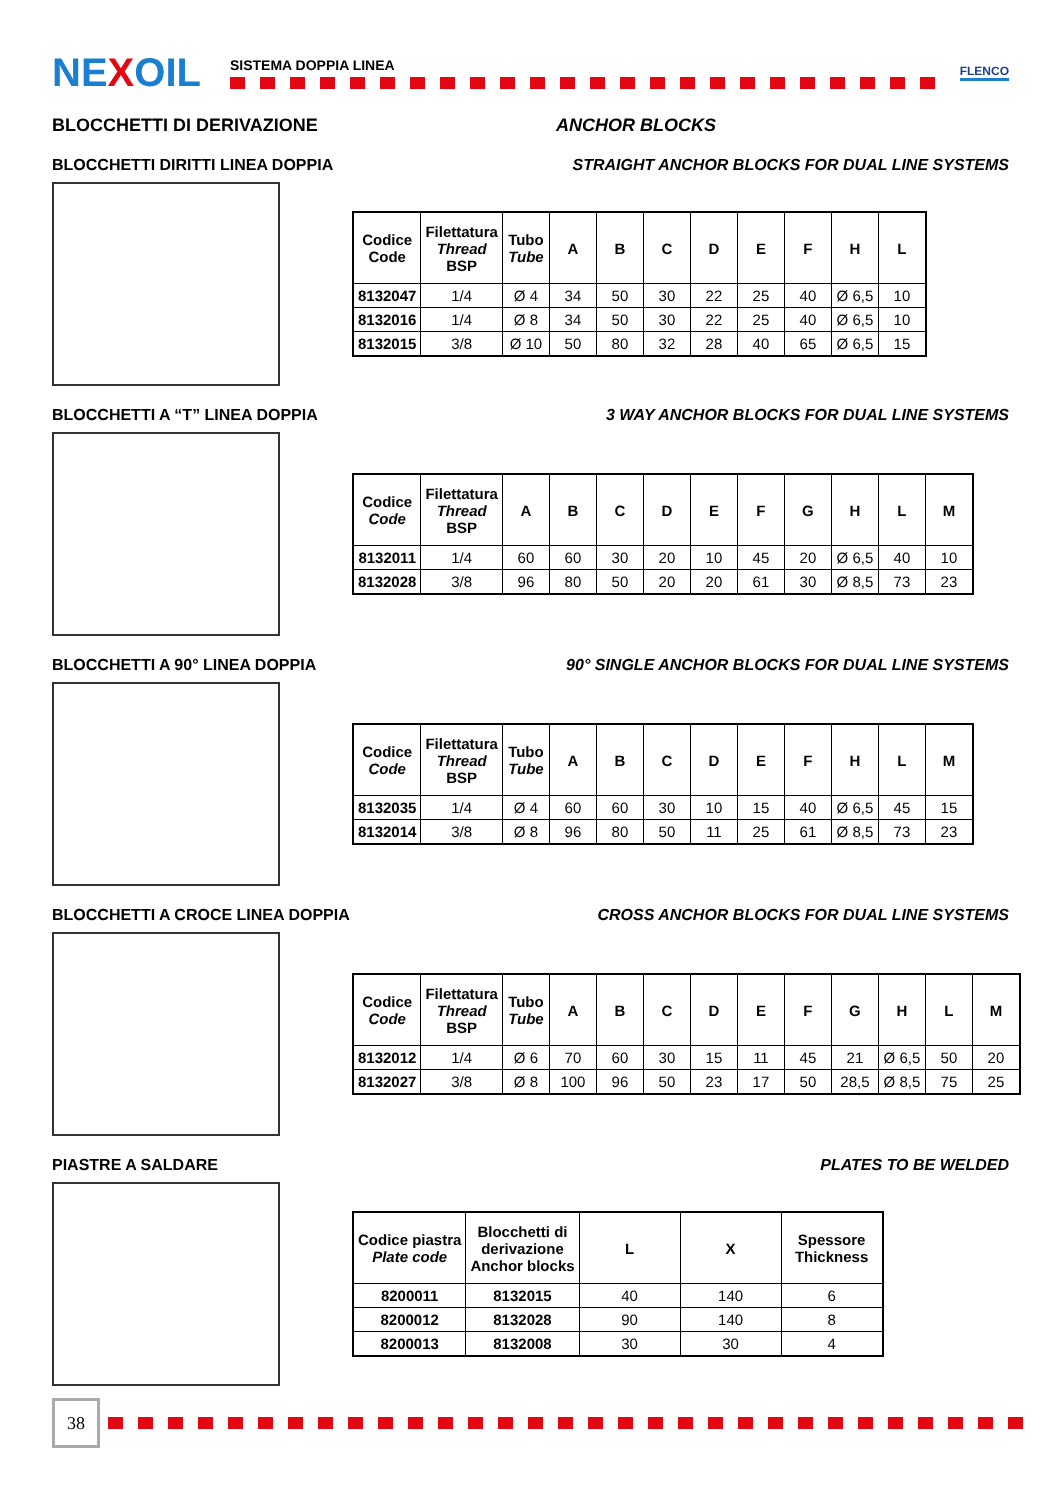NEXOIL
SISTEMA DOPPIA LINEA
FLENCO
BLOCCHETTI DI DERIVAZIONE ANCHOR BLOCKS
BLOCCHETTI DIRITTI LINEA DOPPIA STRAIGHT ANCHOR BLOCKS FOR DUAL LINE SYSTEMS
| Codice Code | Filettatura Thread BSP | Tubo Tube | A | B | C | D | E | F | H | L |
| --- | --- | --- | --- | --- | --- | --- | --- | --- | --- | --- |
| 8132047 | 1/4 | Ø 4 | 34 | 50 | 30 | 22 | 25 | 40 | Ø 6,5 | 10 |
| 8132016 | 1/4 | Ø 8 | 34 | 50 | 30 | 22 | 25 | 40 | Ø 6,5 | 10 |
| 8132015 | 3/8 | Ø 10 | 50 | 80 | 32 | 28 | 40 | 65 | Ø 6,5 | 15 |
BLOCCHETTI A “T” LINEA DOPPIA 3 WAY ANCHOR BLOCKS FOR DUAL LINE SYSTEMS
| Codice Code | Filettatura Thread BSP | A | B | C | D | E | F | G | H | L | M |
| --- | --- | --- | --- | --- | --- | --- | --- | --- | --- | --- | --- |
| 8132011 | 1/4 | 60 | 60 | 30 | 20 | 10 | 45 | 20 | Ø 6,5 | 40 | 10 |
| 8132028 | 3/8 | 96 | 80 | 50 | 20 | 20 | 61 | 30 | Ø 8,5 | 73 | 23 |
BLOCCHETTI A 90° LINEA DOPPIA 90° SINGLE ANCHOR BLOCKS FOR DUAL LINE SYSTEMS
| Codice Code | Filettatura Thread BSP | Tubo Tube | A | B | C | D | E | F | H | L | M |
| --- | --- | --- | --- | --- | --- | --- | --- | --- | --- | --- | --- |
| 8132035 | 1/4 | Ø 4 | 60 | 60 | 30 | 10 | 15 | 40 | Ø 6,5 | 45 | 15 |
| 8132014 | 3/8 | Ø 8 | 96 | 80 | 50 | 11 | 25 | 61 | Ø 8,5 | 73 | 23 |
BLOCCHETTI A CROCE LINEA DOPPIA CROSS ANCHOR BLOCKS FOR DUAL LINE SYSTEMS
| Codice Code | Filettatura Thread BSP | Tubo Tube | A | B | C | D | E | F | G | H | L | M |
| --- | --- | --- | --- | --- | --- | --- | --- | --- | --- | --- | --- | --- |
| 8132012 | 1/4 | Ø 6 | 70 | 60 | 30 | 15 | 11 | 45 | 21 | Ø 6,5 | 50 | 20 |
| 8132027 | 3/8 | Ø 8 | 100 | 96 | 50 | 23 | 17 | 50 | 28,5 | Ø 8,5 | 75 | 25 |
PIASTRE A SALDARE PLATES TO BE WELDED
| Codice piastra Plate code | Blocchetti di derivazione Anchor blocks | L | X | Spessore Thickness |
| --- | --- | --- | --- | --- |
| 8200011 | 8132015 | 40 | 140 | 6 |
| 8200012 | 8132028 | 90 | 140 | 8 |
| 8200013 | 8132008 | 30 | 30 | 4 |
38